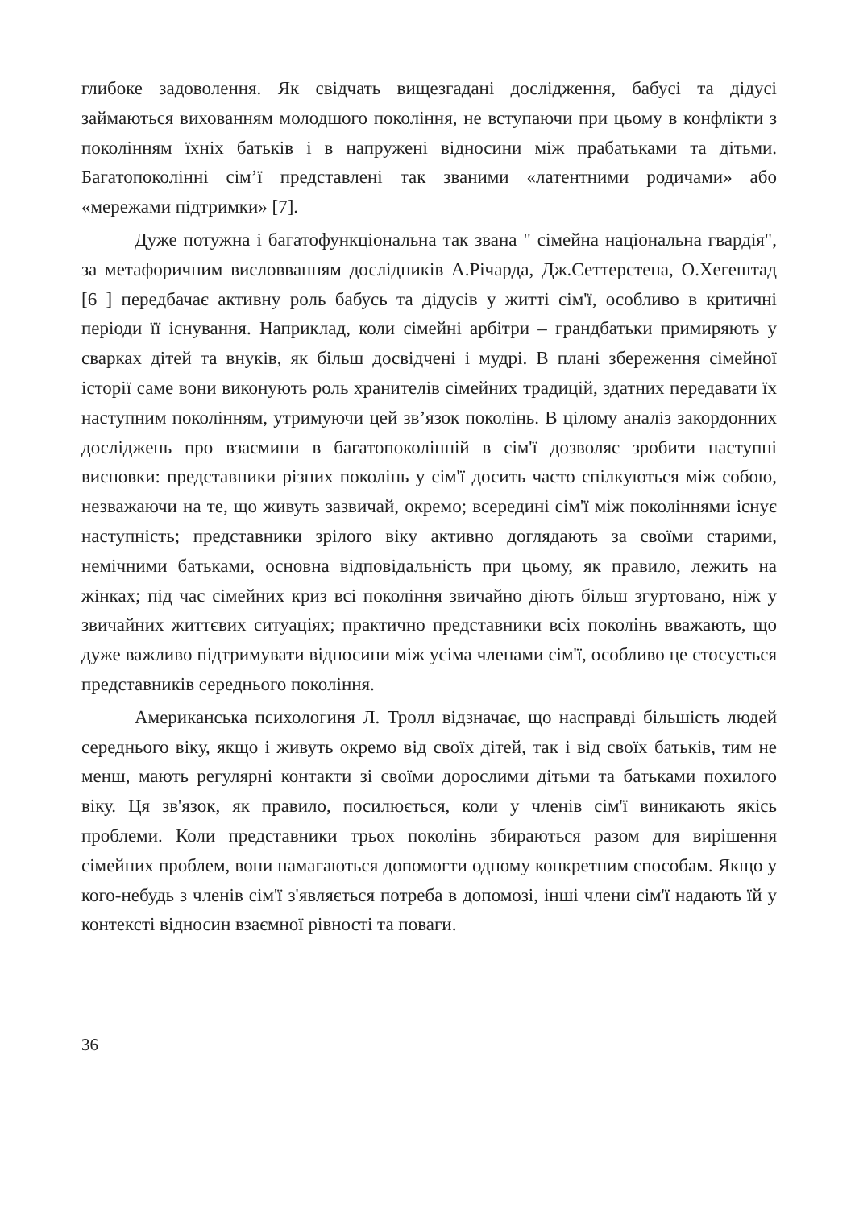глибоке задоволення. Як свідчать вищезгадані дослідження, бабусі та дідусі займаються вихованням молодшого покоління, не вступаючи при цьому в конфлікти з поколінням їхніх батьків і в напружені відносини між прабатьками та дітьми. Багатопоколінні сім’ї представлені так званими «латентними родичами» або «мережами підтримки» [7].
Дуже потужна і багатофункціональна так звана " сімейна національна гвардія", за метафоричним висловванням дослідників А.Річарда, Дж.Сеттерстена, О.Хегештад [6 ] передбачає активну роль бабусь та дідусів у житті сім'ї, особливо в критичні періоди її існування. Наприклад, коли сімейні арбітри – грандбатьки примиряють у сварках дітей та внуків, як більш досвідчені і мудрі. В плані збереження сімейної історії саме вони виконують роль хранителів сімейних традицій, здатних передавати їх наступним поколінням, утримуючи цей зв’язок поколінь. В цілому аналіз закордонних досліджень про взаємини в багатопоколінній в сім'ї дозволяє зробити наступні висновки: представники різних поколінь у сім'ї досить часто спілкуються між собою, незважаючи на те, що живуть зазвичай, окремо; всередині сім'ї між поколіннями існує наступність; представники зрілого віку активно доглядають за своїми старими, немічними батьками, основна відповідальність при цьому, як правило, лежить на жінках; під час сімейних криз всі покоління звичайно діють більш згуртовано, ніж у звичайних життєвих ситуаціях; практично представники всіх поколінь вважають, що дуже важливо підтримувати відносини між усіма членами сім'ї, особливо це стосується представників середнього покоління.
Американська психологиня Л. Тролл відзначає, що насправді більшість людей середнього віку, якщо і живуть окремо від своїх дітей, так і від своїх батьків, тим не менш, мають регулярні контакти зі своїми дорослими дітьми та батьками похилого віку. Ця зв'язок, як правило, посилюється, коли у членів сім'ї виникають якісь проблеми. Коли представники трьох поколінь збираються разом для вирішення сімейних проблем, вони намагаються допомогти одному конкретним способам. Якщо у кого-небудь з членів сім'ї з'являється потреба в допомозі, інші члени сім'ї надають їй у контексті відносин взаємної рівності та поваги.
36